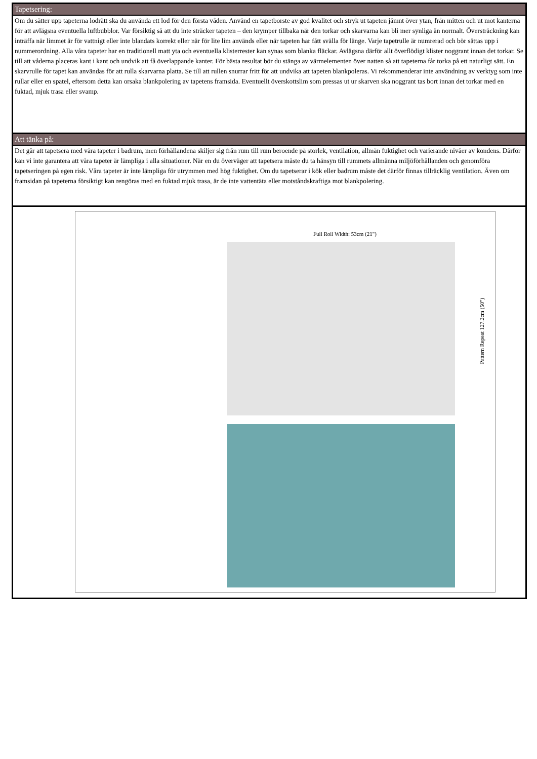Tapetsering:
Om du sätter upp tapeterna lodrätt ska du använda ett lod för den första våden. Använd en tapetborste av god kvalitet och stryk ut tapeten jämnt över ytan, från mitten och ut mot kanterna för att avlägsna eventuella luftbubblor. Var försiktig så att du inte sträcker tapeten – den krymper tillbaka när den torkar och skarvarna kan bli mer synliga än normalt. Översträckning kan inträffa när limmet är för vattnigt eller inte blandats korrekt eller när för lite lim används eller när tapeten har fått svälla för länge. Varje tapetrulle är numrerad och bör sättas upp i nummerordning. Alla våra tapeter har en traditionell matt yta och eventuella klisterrester kan synas som blanka fläckar. Avlägsna därför allt överflödigt klister noggrant innan det torkar. Se till att våderna placeras kant i kant och undvik att få överlappande kanter. För bästa resultat bör du stänga av värmelementen över natten så att tapeterna får torka på ett naturligt sätt. En skarvrulle för tapet kan användas för att rulla skarvarna platta. Se till att rullen snurrar fritt för att undvika att tapeten blankpoleras. Vi rekommenderar inte användning av verktyg som inte rullar eller en spatel, eftersom detta kan orsaka blankpolering av tapetens framsida. Eventuellt överskottslim som pressas ut ur skarven ska noggrant tas bort innan det torkar med en fuktad, mjuk trasa eller svamp.
Att tänka på:
Det går att tapetsera med våra tapeter i badrum, men förhållandena skiljer sig från rum till rum beroende på storlek, ventilation, allmän fuktighet och varierande nivåer av kondens. Därför kan vi inte garantera att våra tapeter är lämpliga i alla situationer. När en du överväger att tapetsera måste du ta hänsyn till rummets allmänna miljöförhållanden och genomföra tapetseringen på egen risk. Våra tapeter är inte lämpliga för utrymmen med hög fuktighet. Om du tapetserar i kök eller badrum måste det därför finnas tillräcklig ventilation. Även om framsidan på tapeterna försiktigt kan rengöras med en fuktad mjuk trasa, är de inte vattentäta eller motståndskraftiga mot blankpolering.
Full Roll Width: 53cm (21")
Pattern Repeat 127.2cm (50")